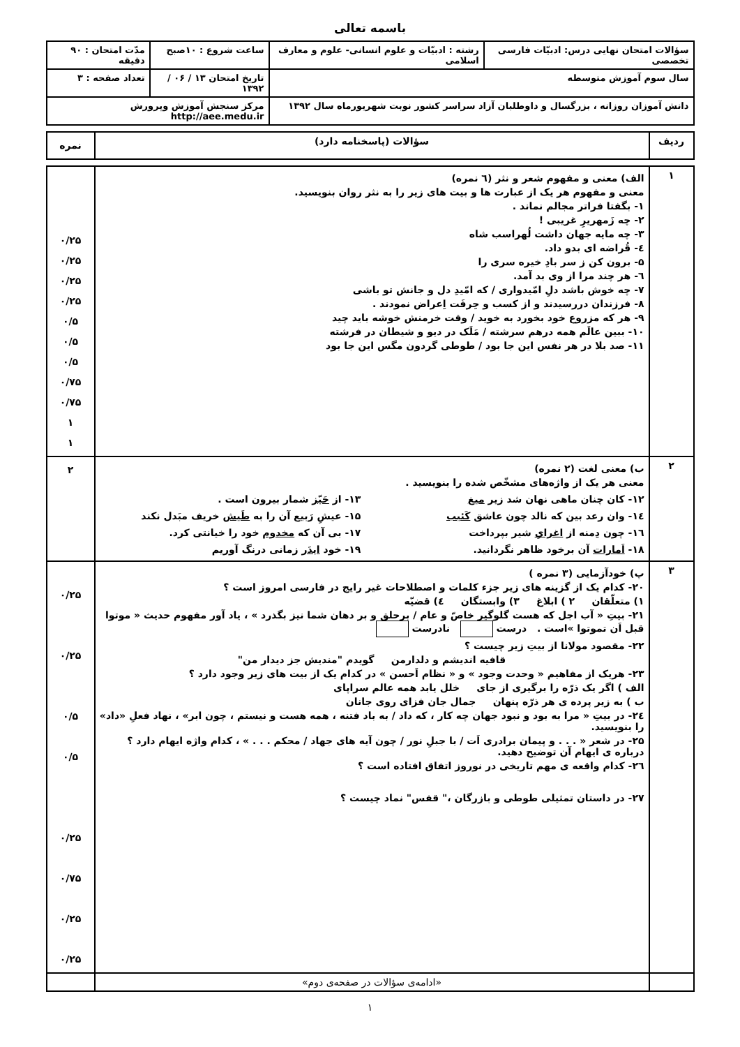باسمه تعالی
| سؤالات امتحان نهایی درس: ادبیّات فارسی تخصصی | رشته : ادبیّات و علوم انسانی- علوم و معارف اسلامی | ساعت شروع : ۱۰صبح | مدّت امتحان : ۹۰ دقیقه |
| سال سوم آموزش متوسطه | | تاریخ امتحان ۱۳ / ۰۶ / ۱۳۹۲ | تعداد صفحه : ۳ |
| دانش آموزان روزانه ، بزرگسال و داوطلبان آزاد سراسر کشور نوبت شهریورماه سال ۱۳۹۲ | | مرکز سنجش آموزش وپرورش http://aee.medu.ir | |
| ردیف | سؤالات (پاسخنامه دارد) | نمره |
| --- | --- | --- |
| ۱ | الف) معنی و مفهوم شعر و نثر (٦ نمره) معنی و مفهوم هر یک از عبارت ها و بیت های زیر را به نثر روان بنویسید. ۱- بگفتا فراتر مجالم نماند . ۲- چه زَمهریرِ غریبی ! ۳- چه مایه جهان داشت لُهراسب شاه ٤- قُراضه ای بدو داد. ۵- برون کن ز سر بادِ خیره سری را ٦- هر چند مرا از وی بد آمد. ۷- چه خوش باشد دلِ امّیدواری / که امّیدِ دل و جانش تو باشی ۸- فرزندان دررسیدند و از کسب و حِرفَت اِعراض نمودند . ۹- هر که مزروع خود بخورد به خوید / وقت خرمنش خوشه باید چید ۱۰- ببین عالَم همه درهم سرشته / مَلَک در دیو و شیطان در فرشته ۱۱- صد بلا در هر نفس این جا بود / طوطی گردون مگس این جا بود | ۰/۲۵ ۰/۲۵ ۰/۲۵ ۰/۲۵ ۰/۵ ۰/۵ ۰/۵ ۰/۷۵ ۰/۷۵ ۱ ۱ |
| ۲ | ب) معنی لغت (۲ نمره) معنی هر یک از واژه‌های مشخّص شده را بنویسید . ۱۲- کان چنان ماهی نهان شد زیر میغ ۱۳- از حَیّز شمار بیرون است . ۱٤- وان رعد بین که نالد چون عاشق کَئیب ۱۵- عیشِ رَبیع آن را به طَیش خریف مبَدل نکند ۱٦- چون دِمنه از اغرایِ شیر بپرداخت ۱۷- بی آن که مخدوم خود را خیانتی کرد. ۱۸- اَمارات آن برخود ظاهر نگردانید. ۱۹- خود ایدَر زمانی درنگ آوریم | ۲ |
| ۳ | پ) خودآزمایی (۳ نمره ) ۲۰- کدام یک از گزینه های زیر جزء کلمات و اصطلاحات غیر رایج در فارسی امروز است ؟ ۱) متعلّقان ۲ ) ابلاغ ۳) وابستگان ٤) قضیّه ۲۱- بیتِ « آب اجل که هست گلوگیر خاصّ و عام / برحلق و بر دهان شما نیز بگذرد » ، یاد آور مفهوم حدیث « موتوا قبل اَن تموتوا »است . درست نادرست ۲۲- مقصود مولانا از بیتِ زیر چیست ؟ قافیه اندیشم و دلدارمن گویدم "مندیش جز دیدار من" ۲۳- هریک از مفاهیم « وحدت وجود » و « نظام اَحسن » در کدام یک از بیت های زیر وجود دارد ؟ الف ) اگر یک ذرّه را برگیری از جای خلل یابد همه عالم سراپای ب ) به زیر پرده ی هر ذرّه پنهان جمال جان فزای روی جانان ۲٤- در بیتِ « مرا به بود و نبود جهان چه کار ، که داد / به باد فتنه ، همه هست و نیستم ، چون ابر» ، نهاد فعلِ «داد» را بنویسید. ۲۵- در شعر « . . . و پیمان برادری اَت / با جبلِ نور / چون آیه های جهاد / محکم . . . » ، کدام واژه ایهام دارد ؟ درباره ی ایهام آن توضیح دهید. ۲٦- کدام واقعه ی مهم تاریخی در نوروز اتفاق افتاده است ؟ ۲۷- در داستان تمثیلی طوطی و بازرگان ،" قفس" نماد چیست ؟ | ۰/۲۵ ۰/۲۵ ۰/۵ ۰/۵ ۰/۲۵ ۰/۷۵ ۰/۲۵ ۰/۲۵ |
| | «ادامه‌ی سؤالات در صفحه‌ی دوم» | |
۱